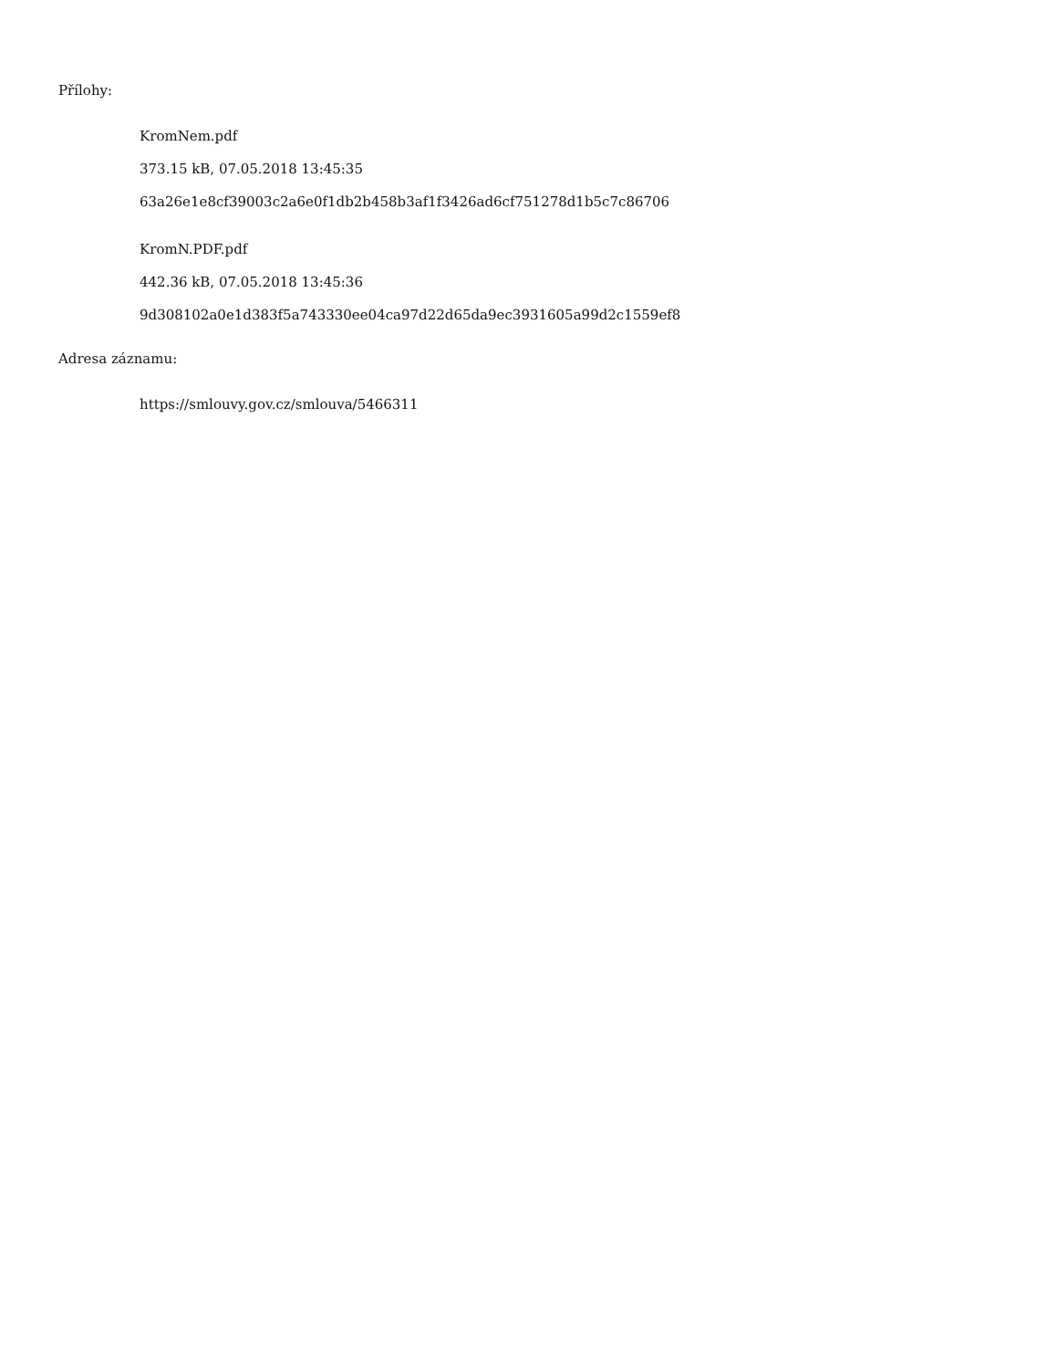Přílohy:
KromNem.pdf
373.15 kB, 07.05.2018 13:45:35
63a26e1e8cf39003c2a6e0f1db2b458b3af1f3426ad6cf751278d1b5c7c86706
KromN.PDF.pdf
442.36 kB, 07.05.2018 13:45:36
9d308102a0e1d383f5a743330ee04ca97d22d65da9ec3931605a99d2c1559ef8
Adresa záznamu:
https://smlouvy.gov.cz/smlouva/5466311